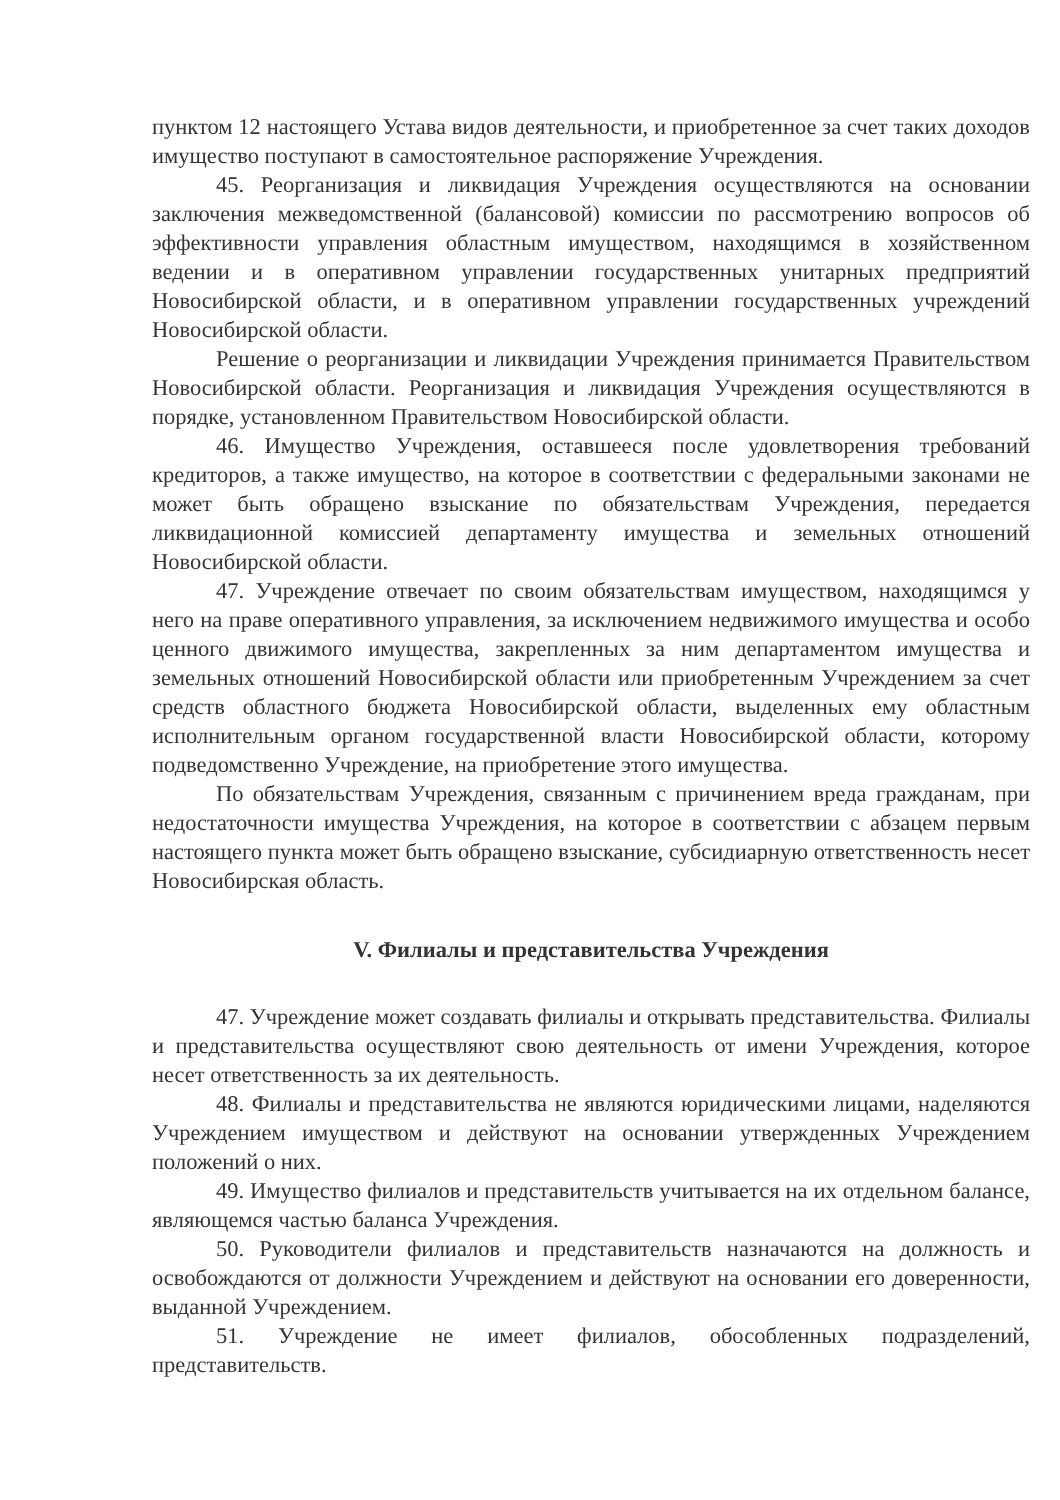пунктом 12 настоящего Устава видов деятельности, и приобретенное за счет таких доходов имущество поступают в самостоятельное распоряжение Учреждения.
45. Реорганизация и ликвидация Учреждения осуществляются на основании заключения межведомственной (балансовой) комиссии по рассмотрению вопросов об эффективности управления областным имуществом, находящимся в хозяйственном ведении и в оперативном управлении государственных унитарных предприятий Новосибирской области, и в оперативном управлении государственных учреждений Новосибирской области.
Решение о реорганизации и ликвидации Учреждения принимается Правительством Новосибирской области. Реорганизация и ликвидация Учреждения осуществляются в порядке, установленном Правительством Новосибирской области.
46. Имущество Учреждения, оставшееся после удовлетворения требований кредиторов, а также имущество, на которое в соответствии с федеральными законами не может быть обращено взыскание по обязательствам Учреждения, передается ликвидационной комиссией департаменту имущества и земельных отношений Новосибирской области.
47. Учреждение отвечает по своим обязательствам имуществом, находящимся у него на праве оперативного управления, за исключением недвижимого имущества и особо ценного движимого имущества, закрепленных за ним департаментом имущества и земельных отношений Новосибирской области или приобретенным Учреждением за счет средств областного бюджета Новосибирской области, выделенных ему областным исполнительным органом государственной власти Новосибирской области, которому подведомственно Учреждение, на приобретение этого имущества.
По обязательствам Учреждения, связанным с причинением вреда гражданам, при недостаточности имущества Учреждения, на которое в соответствии с абзацем первым настоящего пункта может быть обращено взыскание, субсидиарную ответственность несет Новосибирская область.
V. Филиалы и представительства Учреждения
47. Учреждение может создавать филиалы и открывать представительства. Филиалы и представительства осуществляют свою деятельность от имени Учреждения, которое несет ответственность за их деятельность.
48. Филиалы и представительства не являются юридическими лицами, наделяются Учреждением имуществом и действуют на основании утвержденных Учреждением положений о них.
49. Имущество филиалов и представительств учитывается на их отдельном балансе, являющемся частью баланса Учреждения.
50. Руководители филиалов и представительств назначаются на должность и освобождаются от должности Учреждением и действуют на основании его доверенности, выданной Учреждением.
51. Учреждение не имеет филиалов, обособленных подразделений, представительств.